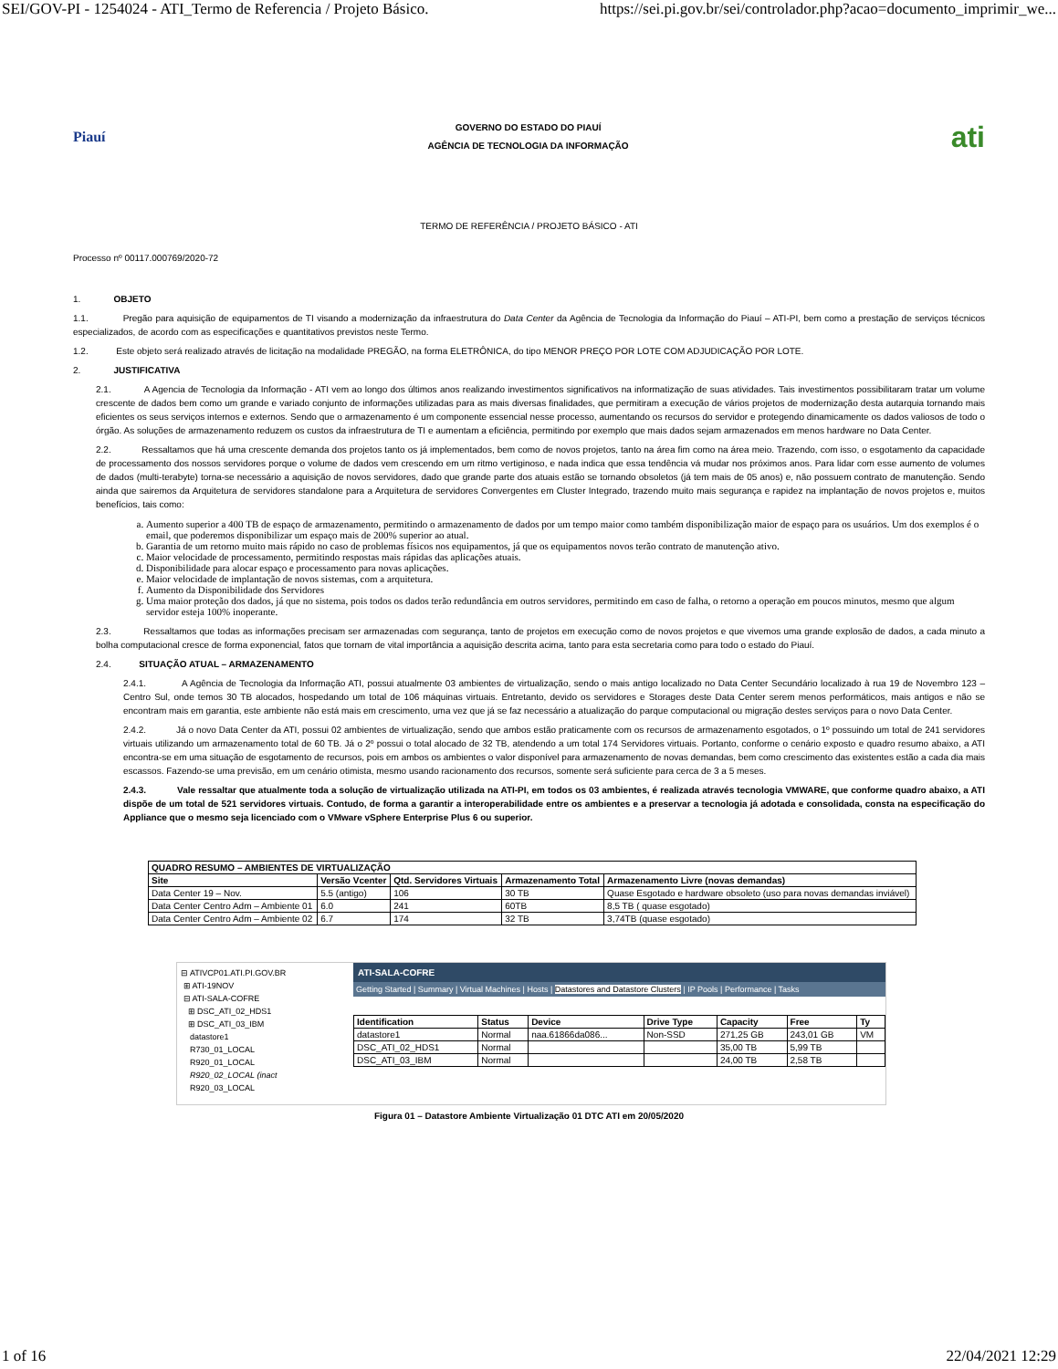SEI/GOV-PI - 1254024 - ATI_Termo de Referencia / Projeto Básico. https://sei.pi.gov.br/sei/controlador.php?acao=documento_imprimir_we...
Piauí
GOVERNO DO ESTADO DO PIAUÍ
AGÊNCIA DE TECNOLOGIA DA INFORMAÇÃO
ati
TERMO DE REFERÊNCIA / PROJETO BÁSICO - ATI
Processo nº 00117.000769/2020-72
1. OBJETO
1.1. Pregão para aquisição de equipamentos de TI visando a modernização da infraestrutura do Data Center da Agência de Tecnologia da Informação do Piauí – ATI-PI, bem como a prestação de serviços técnicos especializados, de acordo com as especificações e quantitativos previstos neste Termo.
1.2. Este objeto será realizado através de licitação na modalidade PREGÃO, na forma ELETRÔNICA, do tipo MENOR PREÇO POR LOTE COM ADJUDICAÇÃO POR LOTE.
2. JUSTIFICATIVA
2.1. A Agencia de Tecnologia da Informação - ATI vem ao longo dos últimos anos realizando investimentos significativos na informatização de suas atividades. Tais investimentos possibilitaram tratar um volume crescente de dados bem como um grande e variado conjunto de informações utilizadas para as mais diversas finalidades, que permitiram a execução de vários projetos de modernização desta autarquia tornando mais eficientes os seus serviços internos e externos. Sendo que o armazenamento é um componente essencial nesse processo, aumentando os recursos do servidor e protegendo dinamicamente os dados valiosos de todo o órgão. As soluções de armazenamento reduzem os custos da infraestrutura de TI e aumentam a eficiência, permitindo por exemplo que mais dados sejam armazenados em menos hardware no Data Center.
2.2. Ressaltamos que há uma crescente demanda dos projetos tanto os já implementados, bem como de novos projetos, tanto na área fim como na área meio. Trazendo, com isso, o esgotamento da capacidade de processamento dos nossos servidores porque o volume de dados vem crescendo em um ritmo vertiginoso, e nada indica que essa tendência vá mudar nos próximos anos. Para lidar com esse aumento de volumes de dados (multi-terabyte) torna-se necessário a aquisição de novos servidores, dado que grande parte dos atuais estão se tornando obsoletos (já tem mais de 05 anos) e, não possuem contrato de manutenção. Sendo ainda que sairemos da Arquitetura de servidores standalone para a Arquitetura de servidores Convergentes em Cluster Integrado, trazendo muito mais segurança e rapidez na implantação de novos projetos e, muitos benefícios, tais como:
a. Aumento superior a 400 TB de espaço de armazenamento, permitindo o armazenamento de dados por um tempo maior como também disponibilização maior de espaço para os usuários. Um dos exemplos é o email, que poderemos disponibilizar um espaço mais de 200% superior ao atual.
b. Garantia de um retorno muito mais rápido no caso de problemas físicos nos equipamentos, já que os equipamentos novos terão contrato de manutenção ativo.
c. Maior velocidade de processamento, permitindo respostas mais rápidas das aplicações atuais.
d. Disponibilidade para alocar espaço e processamento para novas aplicações.
e. Maior velocidade de implantação de novos sistemas, com a arquitetura.
f. Aumento da Disponibilidade dos Servidores
g. Uma maior proteção dos dados, já que no sistema, pois todos os dados terão redundância em outros servidores, permitindo em caso de falha, o retorno a operação em poucos minutos, mesmo que algum servidor esteja 100% inoperante.
2.3. Ressaltamos que todas as informações precisam ser armazenadas com segurança, tanto de projetos em execução como de novos projetos e que vivemos uma grande explosão de dados, a cada minuto a bolha computacional cresce de forma exponencial, fatos que tornam de vital importância a aquisição descrita acima, tanto para esta secretaria como para todo o estado do Piauí.
2.4. SITUAÇÃO ATUAL – ARMAZENAMENTO
2.4.1. A Agência de Tecnologia da Informação ATI, possui atualmente 03 ambientes de virtualização, sendo o mais antigo localizado no Data Center Secundário localizado à rua 19 de Novembro 123 – Centro Sul, onde temos 30 TB alocados, hospedando um total de 106 máquinas virtuais. Entretanto, devido os servidores e Storages deste Data Center serem menos performáticos, mais antigos e não se encontram mais em garantia, este ambiente não está mais em crescimento, uma vez que já se faz necessário a atualização do parque computacional ou migração destes serviços para o novo Data Center.
2.4.2. Já o novo Data Center da ATI, possui 02 ambientes de virtualização, sendo que ambos estão praticamente com os recursos de armazenamento esgotados, o 1º possuindo um total de 241 servidores virtuais utilizando um armazenamento total de 60 TB. Já o 2º possui o total alocado de 32 TB, atendendo a um total 174 Servidores virtuais. Portanto, conforme o cenário exposto e quadro resumo abaixo, a ATI encontra-se em uma situação de esgotamento de recursos, pois em ambos os ambientes o valor disponível para armazenamento de novas demandas, bem como crescimento das existentes estão a cada dia mais escassos. Fazendo-se uma previsão, em um cenário otimista, mesmo usando racionamento dos recursos, somente será suficiente para cerca de 3 a 5 meses.
2.4.3. Vale ressaltar que atualmente toda a solução de virtualização utilizada na ATI-PI, em todos os 03 ambientes, é realizada através tecnologia VMWARE, que conforme quadro abaixo, a ATI dispõe de um total de 521 servidores virtuais. Contudo, de forma a garantir a interoperabilidade entre os ambientes e a preservar a tecnologia já adotada e consolidada, consta na especificação do Appliance que o mesmo seja licenciado com o VMware vSphere Enterprise Plus 6 ou superior.
| QUADRO RESUMO – AMBIENTES DE VIRTUALIZAÇÃO | | | | |
| --- | --- | --- | --- | --- |
| Site | Versão Vcenter | Qtd. Servidores Virtuais | Armazenamento Total | Armazenamento Livre (novas demandas) |
| Data Center 19 – Nov. | 5.5 (antigo) | 106 | 30 TB | Quase Esgotado e hardware obsoleto (uso para novas demandas inviável) |
| Data Center Centro Adm – Ambiente 01 | 6.0 | 241 | 60TB | 8,5 TB ( quase esgotado) |
| Data Center Centro Adm – Ambiente 02 | 6.7 | 174 | 32 TB | 3,74TB (quase esgotado) |
⊟ ATIVCP01.ATI.PI.GOV.BR
⊞ ATI-19NOV
⊟ ATI-SALA-COFRE
⊞ DSC_ATI_02_HDS1
⊞ DSC_ATI_03_IBM
datastore1
R730_01_LOCAL
R920_01_LOCAL
R920_02_LOCAL (inact
R920_03_LOCAL
ATI-SALA-COFRE
Getting Started | Summary | Virtual Machines | Hosts | Datastores and Datastore Clusters | IP Pools | Performance | Tasks
| Identification | Status | Device | Drive Type | Capacity | Free | Ty |
| --- | --- | --- | --- | --- | --- | --- |
| datastore1 | Normal | naa.61866da086... | Non-SSD | 271,25 GB | 243,01 GB | VM |
| DSC_ATI_02_HDS1 | Normal | | | 35,00 TB | 5,99 TB | |
| DSC_ATI_03_IBM | Normal | | | 24,00 TB | 2,58 TB | |
Figura 01 – Datastore Ambiente Virtualização 01 DTC ATI em 20/05/2020
1 of 16 22/04/2021 12:29